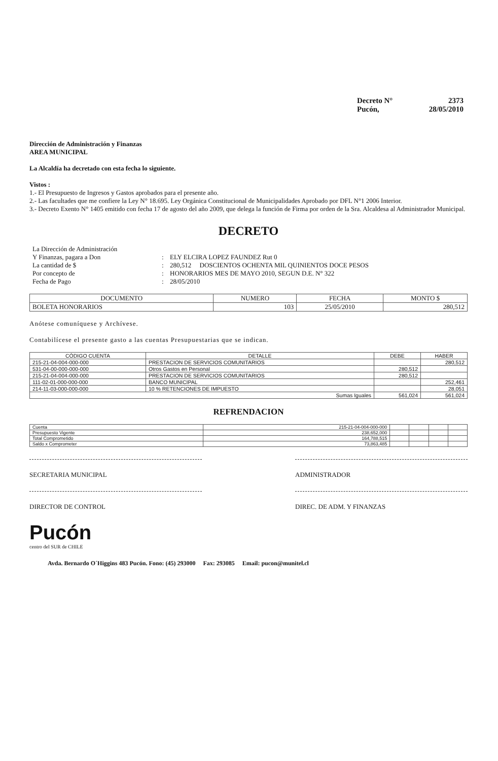Decreto N° 2373
Pucón, 28/05/2010
Dirección de Administración y Finanzas
AREA MUNICIPAL
La Alcaldía ha decretado con esta fecha lo siguiente.
Vistos :
1.- El Presupuesto de Ingresos y Gastos aprobados para el presente año.
2.- Las facultades que me confiere la Ley N° 18.695. Ley Orgánica Constitucional de Municipalidades Aprobado por DFL N°1 2006 Interior.
3.- Decreto Exento N° 1405 emitido con fecha 17 de agosto del año 2009, que delega la función de Firma por orden de la Sra. Alcaldesa al Administrador Municipal.
DECRETO
La Dirección de Administración Y Finanzas, pagara a Don: ELY ELCIRA LOPEZ FAUNDEZ Rut 0 La cantidad de $: 280,512 DOSCIENTOS OCHENTA MIL QUINIENTOS DOCE PESOS Por concepto de: HONORARIOS MES DE MAYO 2010, SEGUN D.E. N° 322 Fecha de Pago: 28/05/2010
| DOCUMENTO | NUMERO | FECHA | MONTO $ |
| --- | --- | --- | --- |
| BOLETA HONORARIOS | 103 | 25/05/2010 | 280,512 |
Anótese comuníquese y Archívese.
Contabilícese el presente gasto a las cuentas Presupuestarias que se indican.
| CÓDIGO CUENTA | DETALLE | DEBE | HABER |
| --- | --- | --- | --- |
| 215-21-04-004-000-000 | PRESTACION DE SERVICIOS COMUNITARIOS | | 280,512 |
| 531-04-00-000-000-000 | Otros Gastos en Personal | 280,512 | |
| 215-21-04-004-000-000 | PRESTACION DE SERVICIOS COMUNITARIOS | 280,512 | |
| 111-02-01-000-000-000 | BANCO MUNICIPAL | | 252,461 |
| 214-11-03-000-000-000 | 10 % RETENCIONES DE IMPUESTO | | 28,051 |
| Sumas Iguales | | 561,024 | 561,024 |
REFRENDACION
| Cuenta | 215-21-04-004-000-000 | | | | |
| Presupuesto Vigente | 238,652,000 | | | | |
| Total Comprometido | 164,788,515 | | | | |
| Saldo x Comprometer | 73,863,485 | | | | |
SECRETARIA MUNICIPAL ADMINISTRADOR
DIRECTOR DE CONTROL DIREC. DE ADM. Y FINANZAS
Pucón
centro del SUR de CHILE
Avda. Bernardo O´Higgins 483 Pucón. Fono: (45) 293000 Fax: 293085 Email: pucon@munitel.cl